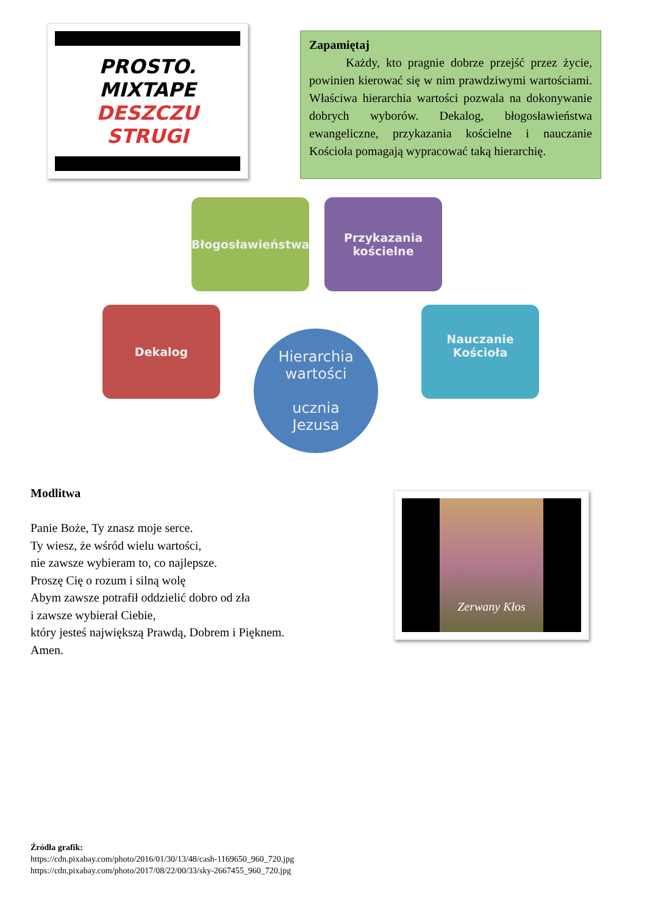PROSTO.
MIXTAPE
DESZCZU
STRUGI
Zapamiętaj
   Każdy, kto pragnie dobrze przejść przez życie, powinien kierować się w nim prawdziwymi wartościami. Właściwa hierarchia wartości pozwala na dokonywanie dobrych wyborów. Dekalog, błogosławieństwa ewangeliczne, przykazania kościelne i nauczanie Kościoła pomagają wypracować taką hierarchię.
Błogosławieństwa
Przykazania
kościelne
Dekalog
Nauczanie Kościoła
Hierarchia
wartości
ucznia
Jezusa
Modlitwa
Panie Boże, Ty znasz moje serce.
Ty wiesz, że wśród wielu wartości,
nie zawsze wybieram to, co najlepsze.
Proszę Cię o rozum i silną wolę
Abym zawsze potrafił oddzielić dobro od zła
i zawsze wybierał Ciebie,
który jesteś największą Prawdą, Dobrem i Pięknem.
Amen.
Zerwany Kłos
Źródła grafik:
https://cdn.pixabay.com/photo/2016/01/30/13/48/cash-1169650_960_720.jpg
https://cdn.pixabay.com/photo/2017/08/22/00/33/sky-2667455_960_720.jpg